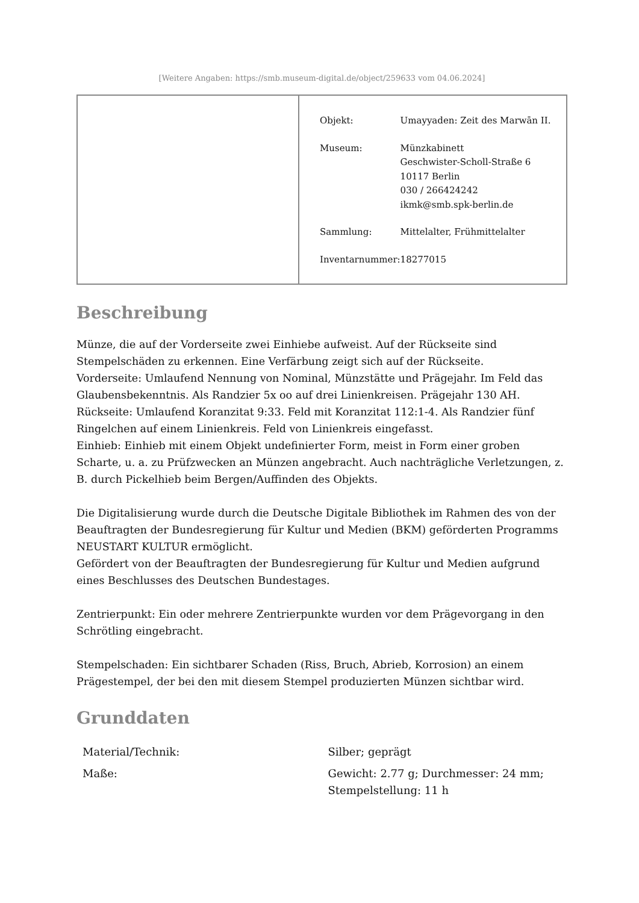[Weitere Angaben: https://smb.museum-digital.de/object/259633 vom 04.06.2024]
| Objekt: | Umayyaden: Zeit des Marwān II. |
| Museum: | Münzkabinett Geschwister-Scholl-Straße 6 10117 Berlin 030 / 266424242 ikmk@smb.spk-berlin.de |
| Sammlung: | Mittelalter, Frühmittelalter |
| Inventarnummer: | 18277015 |
Beschreibung
Münze, die auf der Vorderseite zwei Einhiebe aufweist. Auf der Rückseite sind Stempelschäden zu erkennen. Eine Verfärbung zeigt sich auf der Rückseite.
Vorderseite: Umlaufend Nennung von Nominal, Münzstätte und Prägejahr. Im Feld das Glaubensbekenntnis. Als Randzier 5x oo auf drei Linienkreisen. Prägejahr 130 AH.
Rückseite: Umlaufend Koranzitat 9:33. Feld mit Koranzitat 112:1-4. Als Randzier fünf Ringelchen auf einem Linienkreis. Feld von Linienkreis eingefasst.
Einhieb: Einhieb mit einem Objekt undefinierter Form, meist in Form einer groben Scharte, u. a. zu Prüfzwecken an Münzen angebracht. Auch nachträgliche Verletzungen, z. B. durch Pickelhieb beim Bergen/Auffinden des Objekts.
Die Digitalisierung wurde durch die Deutsche Digitale Bibliothek im Rahmen des von der Beauftragten der Bundesregierung für Kultur und Medien (BKM) geförderten Programms NEUSTART KULTUR ermöglicht.
Gefördert von der Beauftragten der Bundesregierung für Kultur und Medien aufgrund eines Beschlusses des Deutschen Bundestages.
Zentrierpunkt: Ein oder mehrere Zentrierpunkte wurden vor dem Prägevorgang in den Schrötling eingebracht.
Stempelschaden: Ein sichtbarer Schaden (Riss, Bruch, Abrieb, Korrosion) an einem Prägestempel, der bei den mit diesem Stempel produzierten Münzen sichtbar wird.
Grunddaten
| Material/Technik: | Silber; geprägt |
| Maße: | Gewicht: 2.77 g; Durchmesser: 24 mm; Stempelstellung: 11 h |